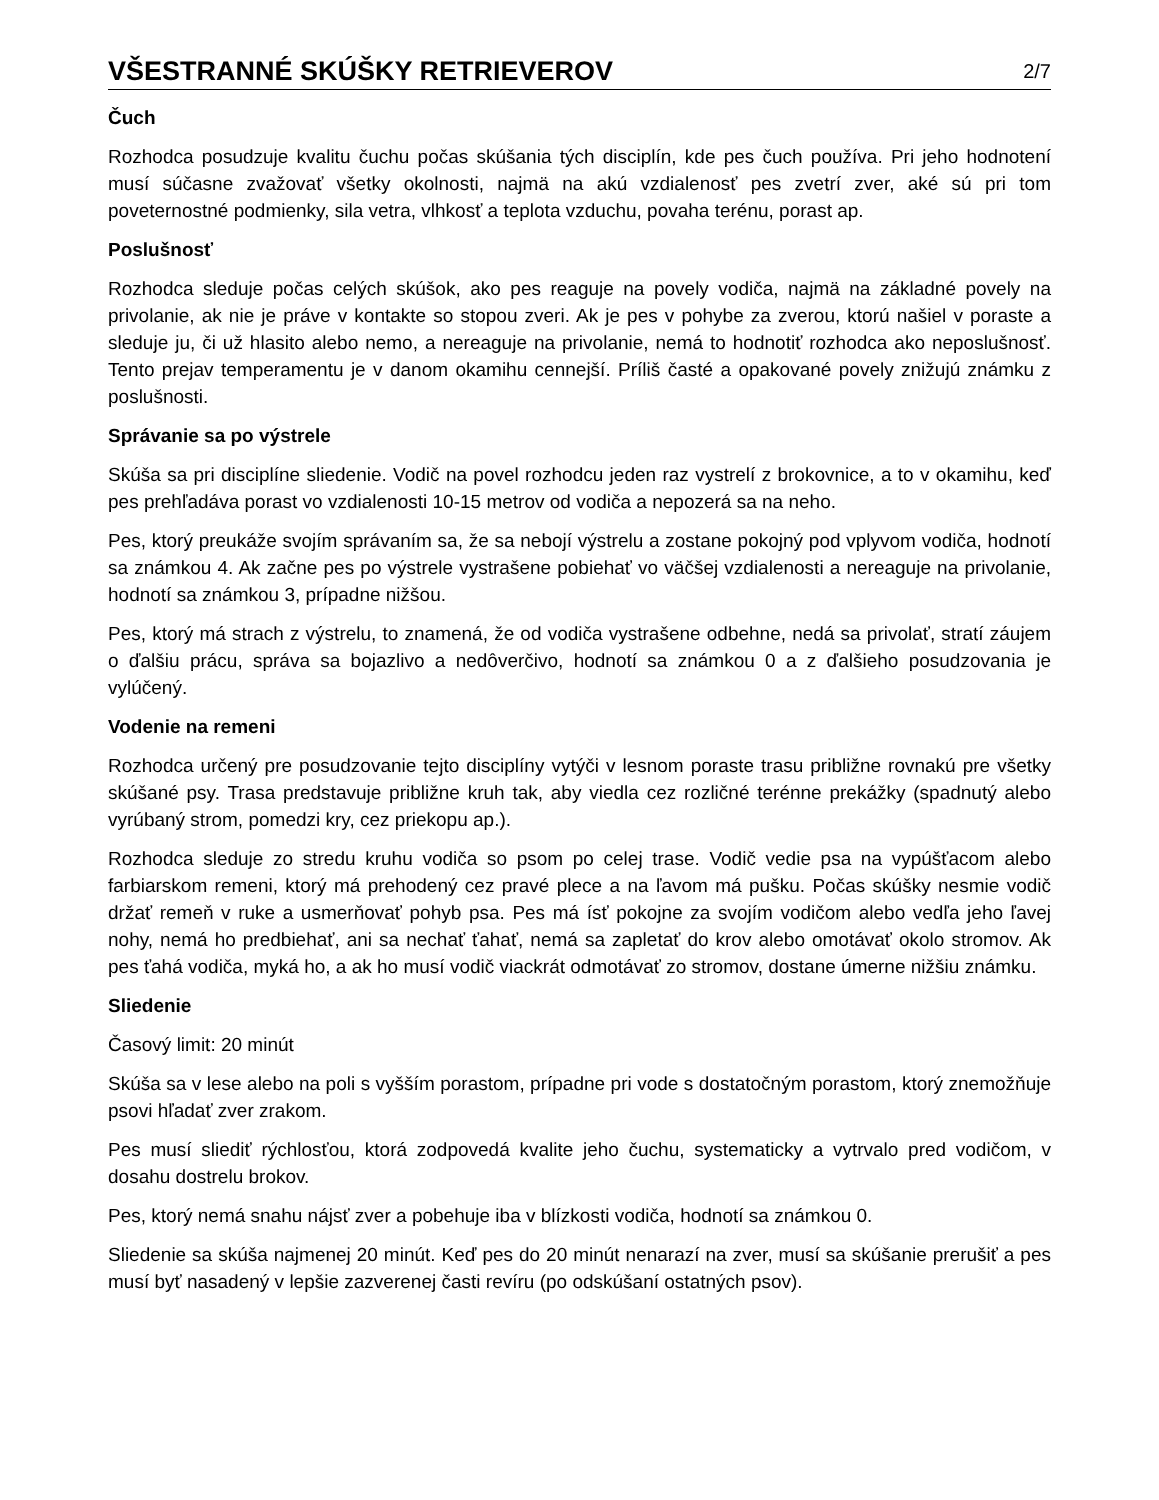VŠESTRANNÉ SKÚŠKY RETRIEVEROV
2/7
Čuch
Rozhodca posudzuje kvalitu čuchu počas skúšania tých disciplín, kde pes čuch používa. Pri jeho hodnotení musí súčasne zvažovať všetky okolnosti, najmä na akú vzdialenosť pes zvetrí zver, aké sú pri tom poveternostné podmienky, sila vetra, vlhkosť a teplota vzduchu, povaha terénu, porast ap.
Poslušnosť
Rozhodca sleduje počas celých skúšok, ako pes reaguje na povely vodiča, najmä na základné povely na privolanie, ak nie je práve v kontakte so stopou zveri. Ak je pes v pohybe za zverou, ktorú našiel v poraste a sleduje ju, či už hlasito alebo nemo, a nereaguje na privolanie, nemá to hodnotiť rozhodca ako neposlušnosť. Tento prejav temperamentu je v danom okamihu cennejší. Príliš časté a opakované povely znižujú známku z poslušnosti.
Správanie sa po výstrele
Skúša sa pri disciplíne sliedenie. Vodič na povel rozhodcu jeden raz vystrelí z brokovnice, a to v okamihu, keď pes prehľadáva porast vo vzdialenosti 10-15 metrov od vodiča a nepozerá sa na neho.
Pes, ktorý preukáže svojím správaním sa, že sa nebojí výstrelu a zostane pokojný pod vplyvom vodiča, hodnotí sa známkou 4. Ak začne pes po výstrele vystrašene pobiehať vo väčšej vzdialenosti a nereaguje na privolanie, hodnotí sa známkou 3, prípadne nižšou.
Pes, ktorý má strach z výstrelu, to znamená, že od vodiča vystrašene odbehne, nedá sa privolať, stratí záujem o ďalšiu prácu, správa sa bojazlivo a nedôverčivo, hodnotí sa známkou 0 a z ďalšieho posudzovania je vylúčený.
Vodenie na remeni
Rozhodca určený pre posudzovanie tejto disciplíny vytýči v lesnom poraste trasu približne rovnakú pre všetky skúšané psy. Trasa predstavuje približne kruh tak, aby viedla cez rozličné terénne prekážky (spadnutý alebo vyrúbaný strom, pomedzi kry, cez priekopu ap.).
Rozhodca sleduje zo stredu kruhu vodiča so psom po celej trase. Vodič vedie psa na vypúšťacom alebo farbiarskom remeni, ktorý má prehodený cez pravé plece a na ľavom má pušku. Počas skúšky nesmie vodič držať remeň v ruke a usmerňovať pohyb psa. Pes má ísť pokojne za svojím vodičom alebo vedľa jeho ľavej nohy, nemá ho predbiehať, ani sa nechať ťahať, nemá sa zapletať do krov alebo omotávať okolo stromov. Ak pes ťahá vodiča, myká ho, a ak ho musí vodič viackrát odmotávať zo stromov, dostane úmerne nižšiu známku.
Sliedenie
Časový limit: 20 minút
Skúša sa v lese alebo na poli s vyšším porastom, prípadne pri vode s dostatočným porastom, ktorý znemožňuje psovi hľadať zver zrakom.
Pes musí sliediť rýchlosťou, ktorá zodpovedá kvalite jeho čuchu, systematicky a vytrvalo pred vodičom, v dosahu dostrelu brokov.
Pes, ktorý nemá snahu nájsť zver a pobehuje iba v blízkosti vodiča, hodnotí sa známkou 0.
Sliedenie sa skúša najmenej 20 minút. Keď pes do 20 minút nenarazí na zver, musí sa skúšanie prerušiť a pes musí byť nasadený v lepšie zazverenej časti revíru (po odskúšaní ostatných psov).